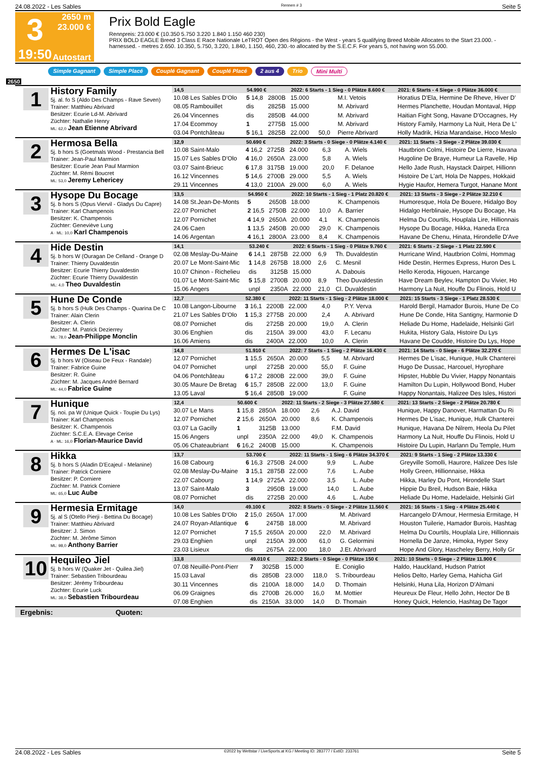24.08.2022 - Les Sables Rennen # 3 Seite 5
3
19:50
2650 m
23.000 €
Autostart
Prix Bold Eagle
Rennpreis: 23.000 € (10.350 5.750 3.220 1.840 1.150 460 230)
PRIX BOLD EAGLE Breed 3 Class E Race Nationale LeTROT Open des Régions - the West - years 5 qualifying Breed Mobile Allocates to the Start 23.000. - harnessed. - metres 2.650. 10.350, 5.750, 3.220, 1.840, 1.150, 460, 230.-to allocated by the S.E.C.F. For years 5, not having won 55.000.
Simple Gagnant Simple Placé Couplé Gagnant Couplé Placé 2 aus 4 Trio Mini Multi
2650
1
History Family
5j. al. fo S (Aldo Des Champs - Rave Seven)
Trainer: Matthieu Abrivard
Besitzer: Ecurie Ld-M. Abrivard
Züchter: Nathalie Henry
ML: 62,0 Jean Etienne Abrivard
| 14,5 | 54.990 € | | 2022: 6 Starts - 1 Sieg - 0 Plätze 8.600 € | | | | 2021: 6 Starts - 4 Siege - 0 Plätze 36.000 € |
| --- | --- | --- | --- | --- | --- | --- | --- |
| 10.08 Les Sables D'Olo | 5 14,8 | 2800B | 15.000 | | M.I. Vetois | | Horatius D'Ela, Hermine De Rheve, Hiver D' |
| 08.05 Rambouillet | dis | 2825B | 15.000 | | M. Abrivard | | Hermes Planchette, Houdan Montaval, Hipp |
| 26.04 Vincennes | dis | 2850B | 44.000 | | M. Abrivard | | Haitian Fight Song, Havane D'Occagnes, Hy |
| 17.04 Ecommoy | 1 | 2775B | 15.000 | | M. Abrivard | | History Family, Harmony La Nuit, Hera De L' |
| 03.04 Pontchâteau | 5 16,1 | 2825B | 22.000 | 50,0 | Pierre Abrivard | | Holly Madrik, Hizia Marandaise, Hoco Meslo |
2
Hermosa Bella
5j. b hors S (Goetmals Wood - Prestancia Bell
Trainer: Jean-Paul Marmion
Besitzer: Ecurie Jean Paul Marmion
Züchter: M. Rémi Boucret
ML: 53,0 Jeremy Lehericey
| 12,9 | 50.690 € | | 2022: 3 Starts - 0 Siege - 0 Plätze 4.140 € | | | | 2021: 11 Starts - 3 Siege - 2 Plätze 39.030 € |
| --- | --- | --- | --- | --- | --- | --- | --- |
| 10.08 Saint-Malo | 4 16,2 | 2725B | 24.000 | 6,3 | A. Wiels | | Hautbrion Colmi, Histoire De Lierre, Havana |
| 15.07 Les Sables D'Olo | 4 16,0 | 2650A | 23.000 | 5,8 | A. Wiels | | Hugoline De Braye, Humeur La Ravelle, Hip |
| 03.07 Saint-Brieuc | 6 17,8 | 3175B | 19.000 | 20,0 | F. Delanoe | | Hello Jade Rush, Haystack Dairpet, Hillionn |
| 16.12 Vincennes | 5 14,6 | 2700B | 29.000 | 5,5 | A. Wiels | | Histoire De L'art, Hola De Nappes, Hokkaid |
| 29.11 Vincennes | 4 13,0 | 2100A | 29.000 | 6,0 | A. Wiels | | Hygie Haufor, Hemera Turgot, Hanane Mont |
3
Hysope Du Bocage
5j. b hors S (Opus Viervil - Gladys Du Capre)
Trainer: Karl Champenois
Besitzer: K. Champenois
Züchter: Geneviève Lung
A · ML: 10,0 Karl Champenois
| 13,5 | 54.950 € | | 2022: 10 Starts - 1 Sieg - 1 Platz 20.820 € | | | | 2021: 13 Starts - 3 Siege - 2 Plätze 32.210 € |
| --- | --- | --- | --- | --- | --- | --- | --- |
| 14.08 St.Jean-De-Monts | 5 | 2650B | 18.000 | | K. Champenois | | Humoresque, Hola De Bouere, Hidalgo Boy |
| 22.07 Pornichet | 2 16,5 | 2750B | 22.000 | 10,0 | A. Barrier | | Hidalgo Herblinaie, Hysope Du Bocage, Ha |
| 12.07 Pornichet | 4 14,9 | 2650A | 20.000 | 4,1 | K. Champenois | | Helma Du Courtils, Houplala Lire, Hillionnais |
| 24.06 Caen | 1 13,5 | 2450B | 20.000 | 29,0 | K. Champenois | | Hysope Du Bocage, Hikka, Haneda Erca |
| 14.06 Argentan | 4 16,1 | 2800A | 23.000 | 8,4 | K. Champenois | | Havane De Chenu, Hinata, Hirondelle D'Ave |
4
Hide Destin
5j. b hors W (Ouragan De Celland - Orange D
Trainer: Thierry Duvaldestin
Besitzer: Ecurie Thierry Duvaldestin
Züchter: Ecurie Thierry Duvaldestin
ML: 4,0 Theo Duvaldestin
| 14,1 | 53.240 € | | 2022: 6 Starts - 1 Sieg - 0 Plätze 9.760 € | | | | 2021: 6 Starts - 2 Siege - 1 Platz 22.590 € |
| --- | --- | --- | --- | --- | --- | --- | --- |
| 02.08 Meslay-Du-Maine | 6 14,1 | 2875B | 22.000 | 6,9 | Th. Duvaldestin | | Hurricane Wind, Hautbrion Colmi, Hommag |
| 20.07 Le Mont-Saint-Mic | 1 14,8 | 2675B | 18.000 | 2,6 | C. Mesnil | | Hide Destin, Hermes Express, Huron Des L |
| 10.07 Chinon - Richelieu | dis | 3125B | 15.000 | | A. Dabouis | | Hello Keroda, Higouen, Harcange |
| 01.07 Le Mont-Saint-Mic | 5 15,8 | 2700B | 20.000 | 8,9 | Theo Duvaldestin | | Have Dream Beylev, Hampton Du Vivier, Ho |
| 15.06 Angers | unpl | 2350A | 22.000 | 21,0 | Cl. Duvaldestin | | Harmony La Nuit, Houffe Du Flinois, Hold U |
5
Hune De Conde
5j. b hors S (Hulk Des Champs - Quarina De C
Trainer: Alain Clerin
Besitzer: A. Clerin
Züchter: M. Patrick Dezierrey
ML: 78,0 Jean-Philippe Monclin
| 12,7 | 52.380 € | | 2022: 11 Starts - 1 Sieg - 2 Plätze 18.000 € | | | | 2021: 15 Starts - 3 Siege - 1 Platz 28.530 € |
| --- | --- | --- | --- | --- | --- | --- | --- |
| 10.08 Langon-Libourne | 3 16,1 | 2200B | 22.000 | 4,0 | P.Y. Verva | | Harold Bergil, Hamador Burois, Hune De Co |
| 21.07 Les Sables D'Olo | 1 15,3 | 2775B | 20.000 | 2,4 | A. Abrivard | | Hune De Conde, Hita Santigny, Harmonie D |
| 08.07 Pornichet | dis | 2725B | 20.000 | 19,0 | A. Clerin | | Heliade Du Home, Hadelaide, Helsinki Girl |
| 30.06 Enghien | dis | 2150A | 39.000 | 43,0 | F. Lecanu | | Hukita, History Gala, Histoire Du Lys |
| 16.06 Amiens | dis | 2400A | 22.000 | 10,0 | A. Clerin | | Havane De Coudde, Histoire Du Lys, Hope |
6
Hermes De L'isac
5j. b hors W (Oiseau De Feux - Randale)
Trainer: Fabrice Guine
Besitzer: R. Guine
Züchter: M. Jacques André Bernard
ML: 44,0 Fabrice Guine
| 14,8 | 51.910 € | | 2022: 7 Starts - 1 Sieg - 2 Plätze 16.430 € | | | | 2021: 14 Starts - 0 Siege - 6 Plätze 32.270 € |
| --- | --- | --- | --- | --- | --- | --- | --- |
| 12.07 Pornichet | 1 15,5 | 2650A | 20.000 | 5,5 | M. Abrivard | | Hermes De L'isac, Hunique, Hulk Chanterei |
| 04.07 Pornichet | unpl | 2725B | 20.000 | 55,0 | F. Guine | | Hugo De Dussac, Harcouel, Hyrophare |
| 04.06 Pontchâteau | 6 17,2 | 2800B | 22.000 | 39,0 | F. Guine | | Hipster, Hubble Du Vivier, Happy Nonantais |
| 30.05 Maure De Bretag | 6 15,7 | 2850B | 22.000 | 13,0 | F. Guine | | Hamilton Du Lupin, Hollywood Bond, Huber |
| 13.05 Laval | 5 16,4 | 2850B | 19.000 | | F. Guine | | Happy Nonantais, Halizee Des Isles, Histori |
7
Hunique
5j. noi. pa W (Unique Quick - Toupie Du Lys)
Trainer: Karl Champenois
Besitzer: K. Champenois
Züchter: S.C.E.A. Elevage Cerise
A · ML: 16,0 Florian-Maurice David
| 12,4 | 50.600 € | | 2022: 11 Starts - 2 Siege - 3 Plätze 27.580 € | | | | 2021: 13 Starts - 2 Siege - 2 Plätze 20.780 € |
| --- | --- | --- | --- | --- | --- | --- | --- |
| 30.07 Le Mans | 1 15,8 | 2850A | 18.000 | 2,6 | A.J. David | | Hunique, Happy Danover, Harmattan Du Ri |
| 12.07 Pornichet | 2 15,6 | 2650A | 20.000 | 8,6 | K. Champenois | | Hermes De L'isac, Hunique, Hulk Chanterei |
| 03.07 La Gacilly | 1 | 3125B | 13.000 | | F.M. David | | Hunique, Havana De Nilrem, Heola Du Pilet |
| 15.06 Angers | unpl | 2350A | 22.000 | 49,0 | K. Champenois | | Harmony La Nuit, Houffe Du Flinois, Hold U |
| 05.06 Chateaubriant | 6 16,2 | 2400B | 15.000 | | K. Champenois | | Histoire Du Lupin, Harlann Du Temple, Hum |
8
Hikka
5j. b hors S (Aladin D'Ecajeul - Melanine)
Trainer: Patrick Corniere
Besitzer: P. Corniere
Züchter: M. Patrick Corniere
ML: 65,0 Luc Aube
| 13,7 | 53.700 € | | 2022: 11 Starts - 1 Sieg - 6 Plätze 34.370 € | | | | 2021: 9 Starts - 1 Sieg - 2 Plätze 13.330 € |
| --- | --- | --- | --- | --- | --- | --- | --- |
| 16.08 Cabourg | 6 16,3 | 2750B | 24.000 | 9,9 | L. Aube | | Greyville Somolli, Haurore, Halizee Des Isle |
| 02.08 Meslay-Du-Maine | 3 15,1 | 2875B | 22.000 | 7,6 | L. Aube | | Holly Green, Hillionnaise, Hikka |
| 22.07 Cabourg | 1 14,9 | 2725A | 22.000 | 3,5 | L. Aube | | Hikka, Harley Du Pont, Hirondelle Start |
| 13.07 Saint-Malo | 3 | 2950B | 19.000 | 14,0 | L. Aube | | Hippie Du Breil, Hudson Baie, Hikka |
| 08.07 Pornichet | dis | 2725B | 20.000 | 4,6 | L. Aube | | Heliade Du Home, Hadelaide, Helsinki Girl |
9
Hermesia Ermitage
5j. al S (Otello Pierji - Bettina Du Bocage)
Trainer: Matthieu Abrivard
Besitzer: J. Simon
Züchter: M. Jérôme Simon
ML: 98,0 Anthony Barrier
| 14,0 | 49.100 € | | 2022: 8 Starts - 0 Siege - 2 Plätze 11.560 € | | | | 2021: 16 Starts - 1 Sieg - 4 Plätze 25.440 € |
| --- | --- | --- | --- | --- | --- | --- | --- |
| 10.08 Les Sables D'Olo | 2 15,0 | 2650A | 17.000 | | M. Abrivard | | Harcangelo D'Amour, Hermesia Ermitage, H |
| 24.07 Royan-Atlantique | 6 | 2475B | 18.000 | | M. Abrivard | | Houston Tuilerie, Hamador Burois, Hashtag |
| 12.07 Pornichet | 7 15,5 | 2650A | 20.000 | 22,0 | M. Abrivard | | Helma Du Courtils, Houplala Lire, Hillionnais |
| 29.03 Enghien | unpl | 2150A | 39.000 | 61,0 | G. Gelormini | | Hornella De Janze, Himoka, Hyper Sexy |
| 23.03 Lisieux | dis | 2675A | 22.000 | 18,0 | J.Et. Abrivard | | Hope And Glory, Hascheley Berry, Holly Gr |
10
Hequileo Jiel
5j. b hors W (Quaker Jet - Quilea Jiel)
Trainer: Sebastien Tribourdeau
Besitzer: Jérémy Tribourdeau
Züchter: Ecurie Luck
ML: 38,0 Sebastien Tribourdeau
| 13,8 | 49.010 € | | 2022: 2 Starts - 0 Siege - 0 Plätze 150 € | | | | 2021: 10 Starts - 0 Siege - 2 Plätze 11.900 € |
| --- | --- | --- | --- | --- | --- | --- | --- |
| 07.08 Neuillé-Pont-Pierr | 7 | 3025B | 15.000 | | E. Coniglio | | Haldo, Hauckland, Hudson Patriot |
| 15.03 Laval | dis | 2850B | 23.000 | 118,0 | S. Tribourdeau | | Helios Delto, Harley Gema, Hahicha Girl |
| 30.11 Vincennes | dis | 2100A | 18.000 | 14,0 | D. Thomain | | Helsinki, Huna Lila, Horizon D'Almani |
| 06.09 Graignes | dis | 2700B | 26.000 | 16,0 | M. Mottier | | Heureux De Fleur, Hello John, Hector De B |
| 07.08 Enghien | dis | 2150A | 33.000 | 14,0 | D. Thomain | | Honey Quick, Helencio, Hashtag De Tagor |
Ergebnis: Quoten:
24.08.2022 - Les Sables ©2022 by Wettstar / LiveSports.at KG / Meeting ID: 283777 / ExtID: 233761 Seite 5